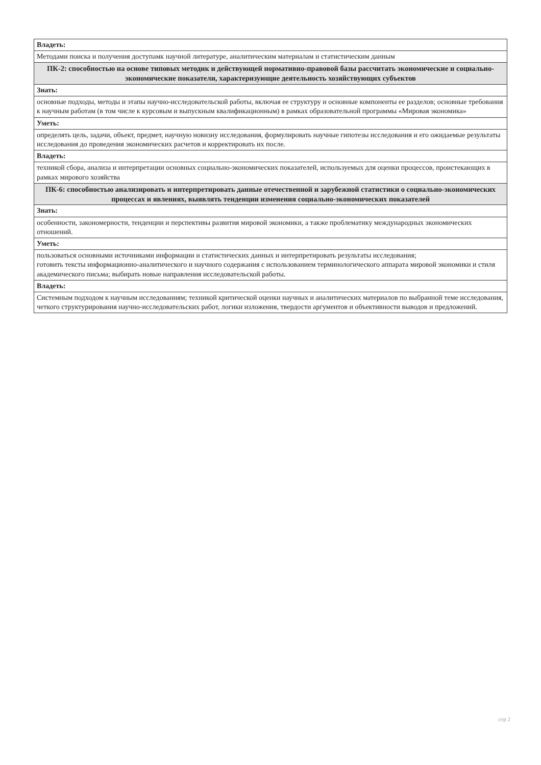| Владеть: |
| Методами поиска и получения доступамк научной литературе, аналитическим материалам и статистическим данным |
| ПК-2: способностью на основе типовых методик и действующей нормативно-правовой базы рассчитать экономические и социально-экономические показатели, характеризующие деятельность хозяйствующих субъектов |
| Знать: |
| основные подходы, методы и этапы научно-исследовательской работы, включая ее структуру и основные компоненты ее разделов; основные требования к научным работам (в том числе к курсовым и выпускным квалификационным) в рамках образовательной программы «Мировая экономика» |
| Уметь: |
| определять цель, задачи, объект, предмет, научную новизну исследования, формулировать научные гипотезы исследования и его ожидаемые результаты исследования до проведения экономических расчетов и корректировать их после. |
| Владеть: |
| техникой сбора, анализа и интерпретации основных социально-экономических показателей, используемых для оценки процессов, проистекающих в рамках мирового хозяйства |
| ПК-6: способностью анализировать и интерпретировать данные отечественной и зарубежной статистики о социально-экономических процессах и явлениях, выявлять тенденции изменения социально-экономических показателей |
| Знать: |
| особенности, закономерности, тенденции и перспективы развития мировой экономики, а также проблематику международных экономических отношений. |
| Уметь: |
| пользоваться основными источниками информации и статистических данных и интерпретировать результаты исследования; готовить тексты информационно-аналитического и научного содержания с использованием терминологического аппарата мировой экономики и стиля академического письма; выбирать новые направления исследовательской работы. |
| Владеть: |
| Системным подходом к научным исследованиям; техникой критической оценки научных и аналитических материалов по выбранной теме исследования, четкого структурирования научно-исследовательских работ, логики изложения, твердости аргументов и объективности выводов и предложений. |
стр 2